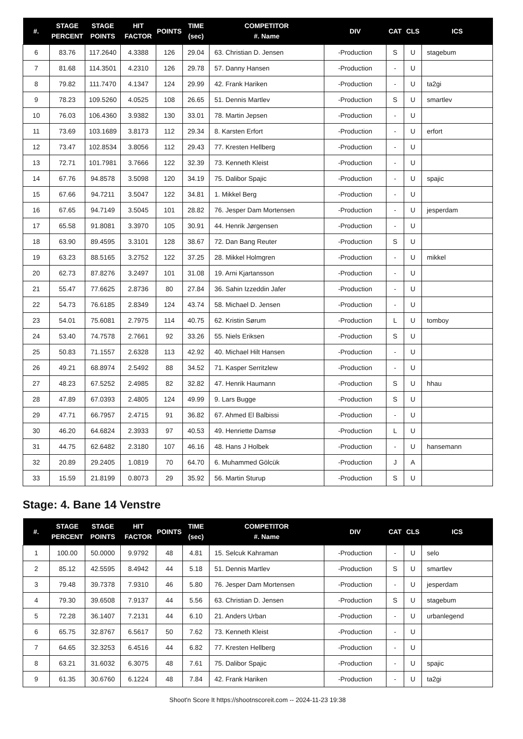| #. | STAGE PERCENT | STAGE POINTS | HIT FACTOR | POINTS | TIME (sec) | COMPETITOR #. Name | DIV | CAT | CLS | ICS |
| --- | --- | --- | --- | --- | --- | --- | --- | --- | --- | --- |
| 6 | 83.76 | 117.2640 | 4.3388 | 126 | 29.04 | 63. Christian D. Jensen | -Production | S | U | stagebum |
| 7 | 81.68 | 114.3501 | 4.2310 | 126 | 29.78 | 57. Danny Hansen | -Production | - | U | |
| 8 | 79.82 | 111.7470 | 4.1347 | 124 | 29.99 | 42. Frank Hariken | -Production | - | U | ta2gi |
| 9 | 78.23 | 109.5260 | 4.0525 | 108 | 26.65 | 51. Dennis Martlev | -Production | S | U | smartlev |
| 10 | 76.03 | 106.4360 | 3.9382 | 130 | 33.01 | 78. Martin Jepsen | -Production | - | U | |
| 11 | 73.69 | 103.1689 | 3.8173 | 112 | 29.34 | 8. Karsten Erfort | -Production | - | U | erfort |
| 12 | 73.47 | 102.8534 | 3.8056 | 112 | 29.43 | 77. Kresten Hellberg | -Production | - | U | |
| 13 | 72.71 | 101.7981 | 3.7666 | 122 | 32.39 | 73. Kenneth Kleist | -Production | - | U | |
| 14 | 67.76 | 94.8578 | 3.5098 | 120 | 34.19 | 75. Dalibor Spajic | -Production | - | U | spajic |
| 15 | 67.66 | 94.7211 | 3.5047 | 122 | 34.81 | 1. Mikkel Berg | -Production | - | U | |
| 16 | 67.65 | 94.7149 | 3.5045 | 101 | 28.82 | 76. Jesper Dam Mortensen | -Production | - | U | jesperdam |
| 17 | 65.58 | 91.8081 | 3.3970 | 105 | 30.91 | 44. Henrik Jørgensen | -Production | - | U | |
| 18 | 63.90 | 89.4595 | 3.3101 | 128 | 38.67 | 72. Dan Bang Reuter | -Production | S | U | |
| 19 | 63.23 | 88.5165 | 3.2752 | 122 | 37.25 | 28. Mikkel Holmgren | -Production | - | U | mikkel |
| 20 | 62.73 | 87.8276 | 3.2497 | 101 | 31.08 | 19. Arni Kjartansson | -Production | - | U | |
| 21 | 55.47 | 77.6625 | 2.8736 | 80 | 27.84 | 36. Sahin Izzeddin Jafer | -Production | - | U | |
| 22 | 54.73 | 76.6185 | 2.8349 | 124 | 43.74 | 58. Michael D. Jensen | -Production | - | U | |
| 23 | 54.01 | 75.6081 | 2.7975 | 114 | 40.75 | 62. Kristin Sørum | -Production | L | U | tomboy |
| 24 | 53.40 | 74.7578 | 2.7661 | 92 | 33.26 | 55. Niels Eriksen | -Production | S | U | |
| 25 | 50.83 | 71.1557 | 2.6328 | 113 | 42.92 | 40. Michael Hilt Hansen | -Production | - | U | |
| 26 | 49.21 | 68.8974 | 2.5492 | 88 | 34.52 | 71. Kasper Serritzlew | -Production | - | U | |
| 27 | 48.23 | 67.5252 | 2.4985 | 82 | 32.82 | 47. Henrik Haumann | -Production | S | U | hhau |
| 28 | 47.89 | 67.0393 | 2.4805 | 124 | 49.99 | 9. Lars Bugge | -Production | S | U | |
| 29 | 47.71 | 66.7957 | 2.4715 | 91 | 36.82 | 67. Ahmed El Balbissi | -Production | - | U | |
| 30 | 46.20 | 64.6824 | 2.3933 | 97 | 40.53 | 49. Henriette Damsø | -Production | L | U | |
| 31 | 44.75 | 62.6482 | 2.3180 | 107 | 46.16 | 48. Hans J Holbek | -Production | - | U | hansemann |
| 32 | 20.89 | 29.2405 | 1.0819 | 70 | 64.70 | 6. Muhammed Gölcük | -Production | J | A | |
| 33 | 15.59 | 21.8199 | 0.8073 | 29 | 35.92 | 56. Martin Sturup | -Production | S | U | |
Stage: 4. Bane 14 Venstre
| #. | STAGE PERCENT | STAGE POINTS | HIT FACTOR | POINTS | TIME (sec) | COMPETITOR #. Name | DIV | CAT | CLS | ICS |
| --- | --- | --- | --- | --- | --- | --- | --- | --- | --- | --- |
| 1 | 100.00 | 50.0000 | 9.9792 | 48 | 4.81 | 15. Selcuk Kahraman | -Production | - | U | selo |
| 2 | 85.12 | 42.5595 | 8.4942 | 44 | 5.18 | 51. Dennis Martlev | -Production | S | U | smartlev |
| 3 | 79.48 | 39.7378 | 7.9310 | 46 | 5.80 | 76. Jesper Dam Mortensen | -Production | - | U | jesperdam |
| 4 | 79.30 | 39.6508 | 7.9137 | 44 | 5.56 | 63. Christian D. Jensen | -Production | S | U | stagebum |
| 5 | 72.28 | 36.1407 | 7.2131 | 44 | 6.10 | 21. Anders Urban | -Production | - | U | urbanlegend |
| 6 | 65.75 | 32.8767 | 6.5617 | 50 | 7.62 | 73. Kenneth Kleist | -Production | - | U | |
| 7 | 64.65 | 32.3253 | 6.4516 | 44 | 6.82 | 77. Kresten Hellberg | -Production | - | U | |
| 8 | 63.21 | 31.6032 | 6.3075 | 48 | 7.61 | 75. Dalibor Spajic | -Production | - | U | spajic |
| 9 | 61.35 | 30.6760 | 6.1224 | 48 | 7.84 | 42. Frank Hariken | -Production | - | U | ta2gi |
Shoot'n Score It https://shootnscoreit.com -- 2024-11-23 19:38